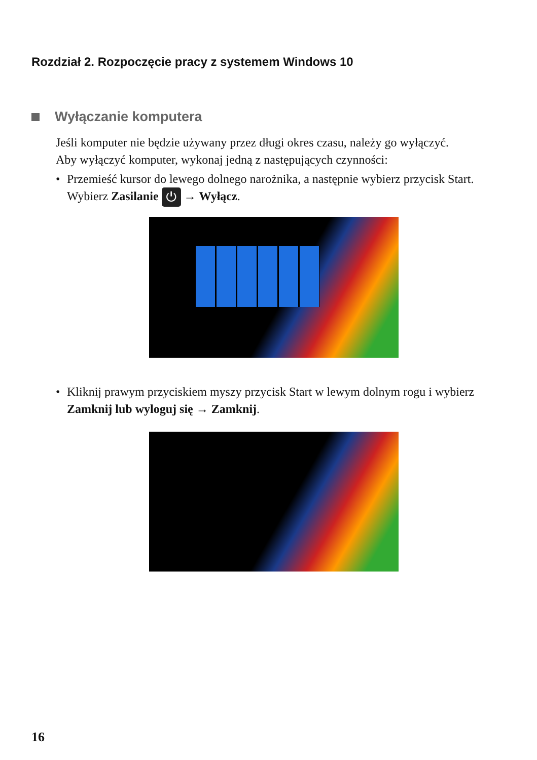Rozdział 2. Rozpoczęcie pracy z systemem Windows 10
Wyłączanie komputera
Jeśli komputer nie będzie używany przez długi okres czasu, należy go wyłączyć.
Aby wyłączyć komputer, wykonaj jedną z następujących czynności:
• Przemieść kursor do lewego dolnego narożnika, a następnie wybierz przycisk Start.
Wybierz Zasilanie ⏻ → Wyłącz.
• Kliknij prawym przyciskiem myszy przycisk Start w lewym dolnym rogu i wybierz
Zamknij lub wyloguj się → Zamknij.
16